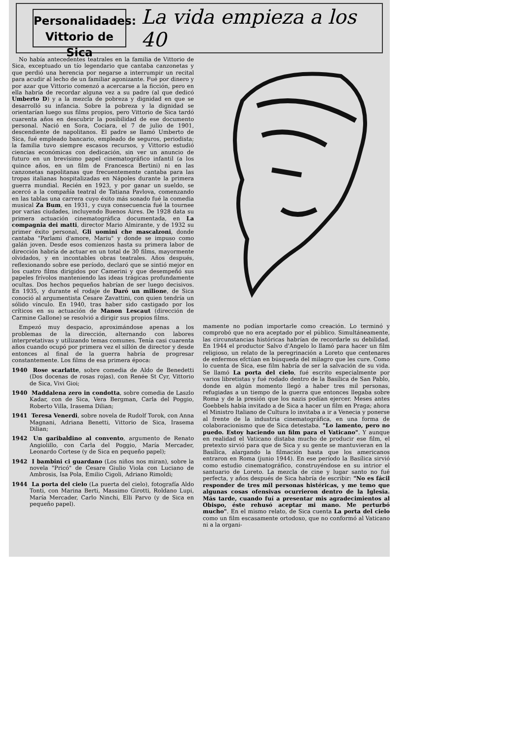Personalidades:
Vittorio de Sica
La vida empieza a los 40
No había antecedentes teatrales en la familia de Vittorio de Sica, exceptuado un tío legendario que cantaba canzonetas y que perdió una herencia por negarse a interrumpir un recital para acudir al lecho de un familiar agonizante. Fué por dinero y por azar que Vittorio comenzó a acercarse a la ficción, pero en ella habría de recordar alguna vez a su padre (al que dedicó Umberto D) y a la mezcla de pobreza y dignidad en que se desarrolló su infancia. Sobre la pobreza y la dignidad se orientarían luego sus films propios, pero Vittorio de Sica tardó cuarenta años en descubrir la posibilidad de ese documento personal. Nació en Sora, Cociara, el 7 de julio de 1901, descendiente de napolitanos. El padre se llamó Umberto de Sica, fué empleado bancario, empleado de seguros, periodista; la familia tuvo siempre escasos recursos, y Vittorio estudió ciencias económicas con dedicación, sin ver un anuncio de futuro en un brevísimo papel cinematográfico infantil (a los quince años, en un film de Francesca Bertini) ni en las canzonetas napolitanas que frecuentemente cantaba para las tropas italianas hospitalizadas en Nápoles durante la primera guerra mundial. Recién en 1923, y por ganar un sueldo, se acercó a la compañía teatral de Tatiana Pavlova, comenzando en las tablas una carrera cuyo éxito más sonado fué la comedia musical Za Bum, en 1931, y cuya consecuencia fué la tournee por varias ciudades, incluyendo Buenos Aires. De 1928 data su primera actuación cinematográfica documentada, en La compagnia dei matti, director Mario Almirante, y de 1932 su primer éxito personal, Gli uomini che mascalzoni, donde cantaba "Parlami d'amore, Mariu" y donde se impuso como galán joven. Desde esos comienzos hasta su primera labor de dirección habría de actuar en un total de 30 films, mayormente olvidados, y en incontables obras teatrales. Años después, reflexionando sobre ese período, declaró que se sintió mejor en los cuatro films dirigidos por Camerini y que desempeñó sus papeles frívolos manteniendo las ideas trágicas profundamente ocultas. Dos hechos pequeños habrían de ser luego decisivos. En 1935, y durante el rodaje de Daró un milione, de Sica conoció al argumentista Cesare Zavattini, con quien tendría un sólido vínculo. En 1940, tras haber sido castigado por los críticos en su actuación de Manon Lescaut (dirección de Carmine Gallone) se resolvió a dirigir sus propios films.
Empezó muy despacio, aproximándose apenas a los problemas de la dirección, alternando con labores interpretativas y utilizando temas comunes. Tenía casi cuarenta años cuando ocupó por primera vez el sillón de director y desde entonces al final de la guerra habría de progresar constantemente. Los films de esa primera época:
1940 Rose scarlatte, sobre comedia de Aldo de Benedetti (Dos docenas de rosas rojas), con Renée St Cyr, Vittorio de Sica, Vivi Gioi;
1940 Maddalena zero in condotta, sobre comedia de Laszlo Kadar, con de Sica, Vera Bergman, Carla del Poggio, Roberto Villa, Irasema Dilian;
1941 Teresa Venerdi, sobre novela de Rudolf Torok, con Anna Magnani, Adriana Benetti, Vittorio de Sica, Irasema Dilian;
1942 Un garibaldino al convento, argumento de Renato Angiolillo, con Carla del Poggio, María Mercader, Leonardo Cortese (y de Sica en pequeño papel);
1942 I bambini ci guardano (Los niños nos miran), sobre la novela "Pricó" de Cesare Giulio Viola con Luciano de Ambrosis, Isa Pola, Emilio Cigoli, Adriano Rimoldi;
1944 La porta del cielo (La puerta del cielo), fotografía Aldo Tonti, con Marina Berti, Massimo Girotti, Roldano Lupi, María Mercader, Carlo Ninchi, Elli Parvo (y de Sica en pequeño papel).
mamente no podían importarle como creación. Lo terminó y comprobó que no era aceptado por el público. Simultáneamente, las circunstancias históricas habrían de recordarle su debilidad. En 1944 el productor Salvo d'Angelo lo llamó para hacer un film religioso, un relato de la peregrinación a Loreto que centenares de enfermos efctúan en búsqueda del milagro que les cure. Como lo cuenta de Sica, ese film habría de ser la salvación de su vida. Se llamó La porta del cielo, fué escrito especialmente por varios libretistas y fué rodado dentro de la Basílica de San Pablo, donde en algún momento llegó a haber tres mil personas, refugiadas a un tiempo de la guerra que entonces llegaba sobre Roma y de la presión que los nazis podían ejercer. Meses antes Goebbels había invitado a de Sica a hacer un film en Praga; ahora el Ministro Italiano de Cultura lo invitaba a ir a Venecia y ponerse al frente de la industria cinematográfica, en una forma de colaboracionismo que de Sica detestaba. "Lo lamento, pero no puedo. Estoy haciendo un film para el Vaticano". Y aunque en realidad el Vaticano distaba mucho de producir ese film, el pretexto sirvió para que de Sica y su gente se mantuvieran en la Basílica, alargando la filmación hasta que los americanos entraron en Roma (junio 1944). En ese período la Basílica sirvió como estudio cinematográfico, construyéndose en su intrior el santuario de Loreto. La mezcla de cine y lugar santo no fué perfecta, y años después de Sica habría de escribir: "No es fácil responder de tres mil personas histéricas, y me temo que algunas cosas ofensivas ocurrieron dentro de la Iglesia. Más tarde, cuando fuí a presentar mis agradecimientos al Obispo, éste rehusó aceptar mi mano. Me perturbó mucho". En el mismo relato, de Sica cuenta La porta del cielo como un film escasamente ortodoxo, que no conformó al Vaticano ni a la organi-